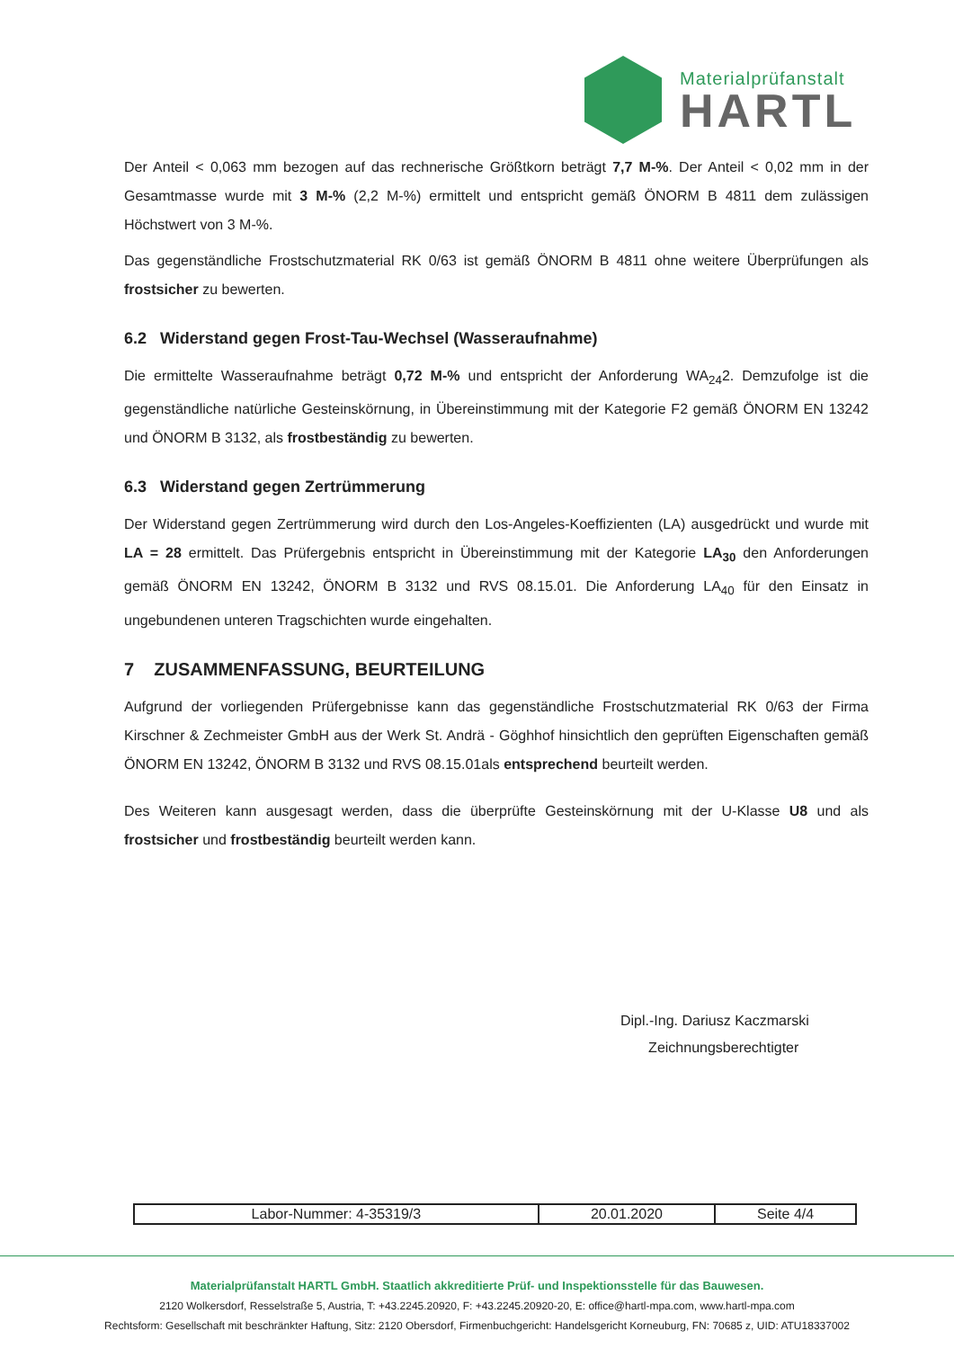Materialprüfanstalt
HARTL
Der Anteil < 0,063 mm bezogen auf das rechnerische Größtkorn beträgt 7,7 M-%. Der Anteil < 0,02 mm in der Gesamtmasse wurde mit 3 M-% (2,2 M-%) ermittelt und entspricht gemäß ÖNORM B 4811 dem zulässigen Höchstwert von 3 M-%.
Das gegenständliche Frostschutzmaterial RK 0/63 ist gemäß ÖNORM B 4811 ohne weitere Überprüfungen als frostsicher zu bewerten.
6.2 Widerstand gegen Frost-Tau-Wechsel (Wasseraufnahme)
Die ermittelte Wasseraufnahme beträgt 0,72 M-% und entspricht der Anforderung WA<sub>24</sub>2. Demzufolge ist die gegenständliche natürliche Gesteinskörnung, in Übereinstimmung mit der Kategorie F2 gemäß ÖNORM EN 13242 und ÖNORM B 3132, als frostbeständig zu bewerten.
6.3 Widerstand gegen Zertrümmerung
Der Widerstand gegen Zertrümmerung wird durch den Los-Angeles-Koeffizienten (LA) ausgedrückt und wurde mit LA = 28 ermittelt. Das Prüfergebnis entspricht in Übereinstimmung mit der Kategorie LA<sub>30</sub> den Anforderungen gemäß ÖNORM EN 13242, ÖNORM B 3132 und RVS 08.15.01. Die Anforderung LA<sub>40</sub> für den Einsatz in ungebundenen unteren Tragschichten wurde eingehalten.
7 ZUSAMMENFASSUNG, BEURTEILUNG
Aufgrund der vorliegenden Prüfergebnisse kann das gegenständliche Frostschutzmaterial RK 0/63 der Firma Kirschner & Zechmeister GmbH aus der Werk St. Andrä - Göghhof hinsichtlich den geprüften Eigenschaften gemäß ÖNORM EN 13242, ÖNORM B 3132 und RVS 08.15.01als entsprechend beurteilt werden.
Des Weiteren kann ausgesagt werden, dass die überprüfte Gesteinskörnung mit der U-Klasse U8 und als frostsicher und frostbeständig beurteilt werden kann.
Dipl.-Ing. Dariusz Kaczmarski
Zeichnungsberechtigter
| Labor-Nummer: 4-35319/3 | 20.01.2020 | Seite 4/4 |
Materialprüfanstalt HARTL GmbH. Staatlich akkreditierte Prüf- und Inspektionsstelle für das Bauwesen.
2120 Wolkersdorf, Resselstraße 5, Austria, T: +43.2245.20920, F: +43.2245.20920-20, E: office@hartl-mpa.com, www.hartl-mpa.com
Rechtsform: Gesellschaft mit beschränkter Haftung, Sitz: 2120 Obersdorf, Firmenbuchgericht: Handelsgericht Korneuburg, FN: 70685 z, UID: ATU18337002